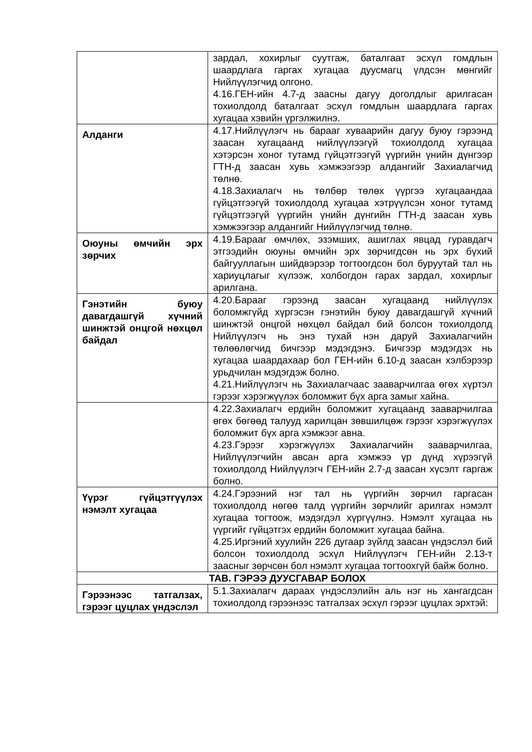| | зардал, хохирлыг суутгаж, баталгаат эсхүл гомдлын шаардлага гаргах хугацаа дуусмагц үлдсэн мөнгийг Нийлүүлэгчид олгоно. 4.16.ГЕН-ийн 4.7-д заасны дагуу доголдлыг арилгасан тохиолдолд баталгаат эсхүл гомдлын шаардлага гаргах хугацаа хэвийн үргэлжилнэ. |
| Алданги | 4.17.Нийлүүлэгч нь барааг хуваарийн дагуу буюу гэрээнд заасан хугацаанд нийлүүлээгүй тохиолдолд хугацаа хэтэрсэн хоног тутамд гүйцэтгээгүй үүргийн үнийн дүнгээр ГТН-д заасан хувь хэмжээгээр алдангийг Захиалагчид төлнө. 4.18.Захиалагч нь төлбөр төлөх үүргээ хугацаандаа гүйцэтгээгүй тохиолдолд хугацаа хэтрүүлсэн хоног тутамд гүйцэтгээгүй үүргийн үнийн дүнгийн ГТН-д заасан хувь хэмжээгээр алдангийг Нийлүүлэгчид төлнө. |
| Оюуны өмчийн эрх зөрчих | 4.19.Барааг өмчлөх, эзэмших, ашиглах явцад гуравдагч этгээдийн оюуны өмчийн эрх зөрчигдсөн нь эрх бүхий байгууллагын шийдвэрээр тогтоогдсон бол буруутай тал нь хариуцлагыг хүлээж, холбогдон гарах зардал, хохирлыг арилгана. |
| Гэнэтийн буюу давагдашгүй хүчний шинжтэй онцгой нөхцөл байдал | 4.20.Барааг гэрээнд заасан хугацаанд нийлүүлэх боломжгүйд хүргэсэн гэнэтийн буюу давагдашгүй хүчний шинжтэй онцгой нөхцөл байдал бий болсон тохиолдолд Нийлүүлэгч нь энэ тухай нэн даруй Захиалагчийн төлөөлөгчид бичгээр мэдэгдэнэ. Бичгээр мэдэгдэх нь хугацаа шаардахаар бол ГЕН-ийн 6.10-д заасан хэлбэрээр урьдчилан мэдэгдэж болно. 4.21.Нийлүүлэгч нь Захиалагчаас зааварчилгаа өгөх хүртэл гэрээг хэрэгжүүлэх боломжит бүх арга замыг хайна. |
| | 4.22.Захиалагч ердийн боломжит хугацаанд зааварчилгаа өгөх бөгөөд талууд харилцан зөвшилцөж гэрээг хэрэгжүүлэх боломжит бүх арга хэмжээг авна. 4.23.Гэрээг хэрэгжүүлэх Захиалагчийн зааварчилгаа, Нийлүүлэгчийн авсан арга хэмжээ үр дүнд хүрээгүй тохиолдолд Нийлүүлэгч ГЕН-ийн 2.7-д заасан хүсэлт гаргаж болно. |
| Үүрэг гүйцэтгүүлэх нэмэлт хугацаа | 4.24.Гэрээний нэг тал нь үүргийн зөрчил гаргасан тохиолдолд нөгөө талд үүргийн зөрчлийг арилгах нэмэлт хугацаа тогтоож, мэдэгдэл хүргүүлнэ. Нэмэлт хугацаа нь үүргийг гүйцэтгэх ердийн боломжит хугацаа байна. 4.25.Иргэний хуулийн 226 дугаар зүйлд заасан үндэслэл бий болсон тохиолдолд эсхүл Нийлүүлэгч ГЕН-ийн 2.13-т заасныг зөрчсөн бол нэмэлт хугацаа тогтоохгүй байж болно. |
| ТАВ. ГЭРЭЭ ДУУСГАВАР БОЛОХ | |
| Гэрээнээс татгалзах, гэрээг цуцлах үндэслэл | 5.1.Захиалагч дараах үндэслэлийн аль нэг нь хангагдсан тохиолдолд гэрээнээс татгалзах эсхүл гэрээг цуцлах эрхтэй: |